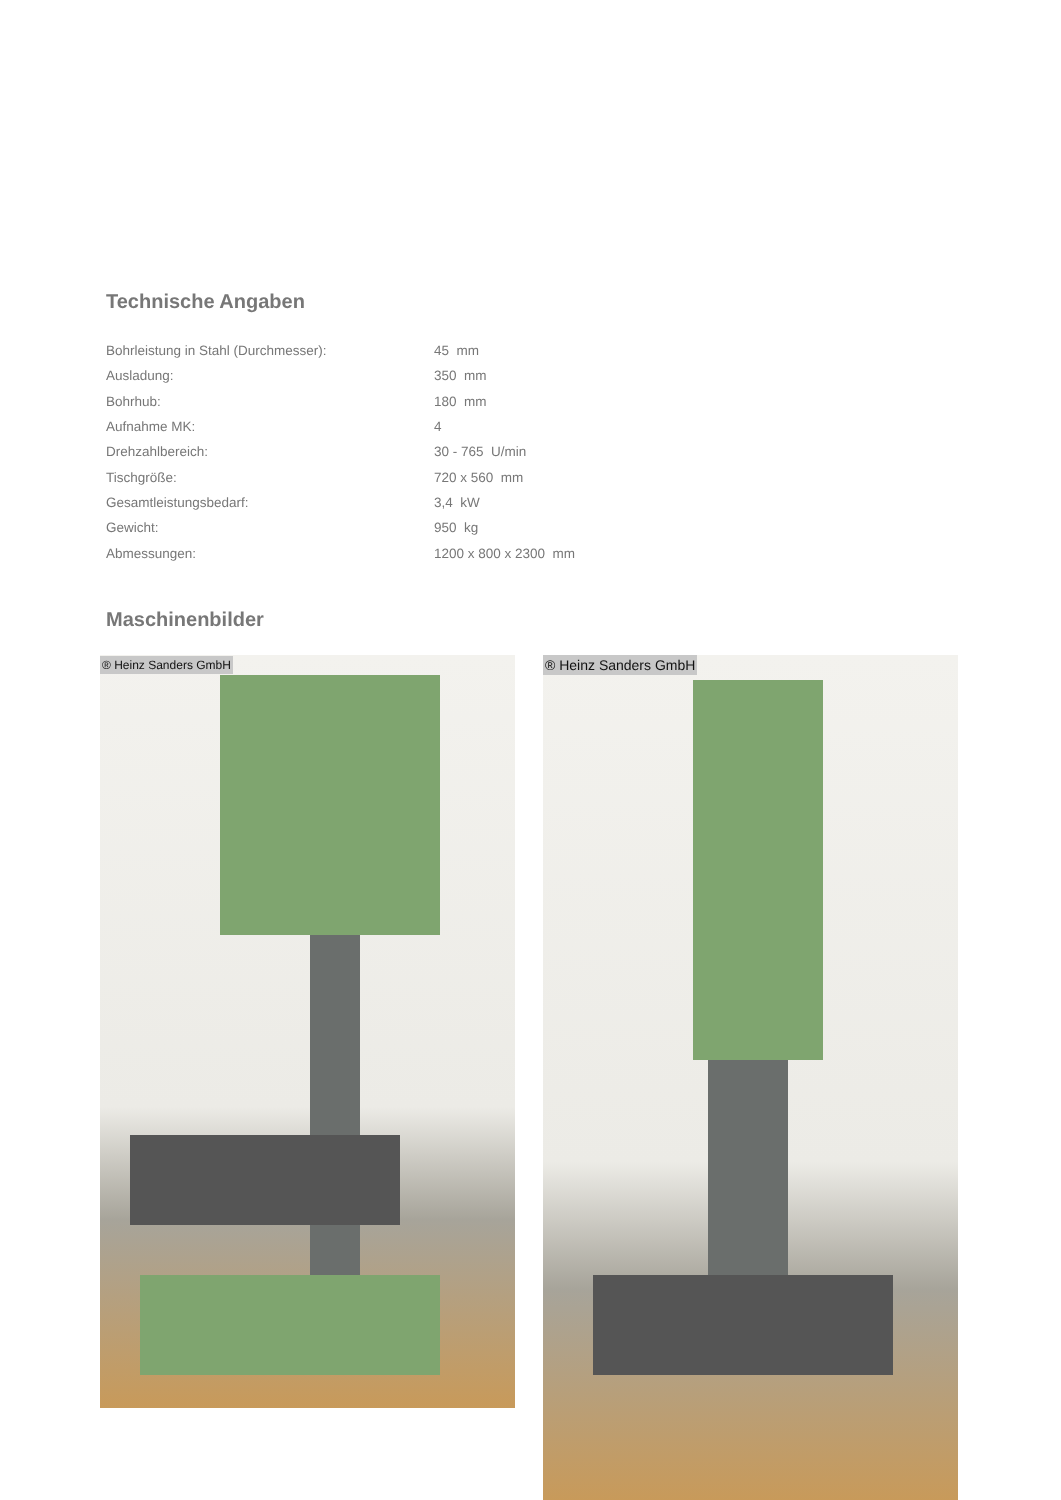Technische Angaben
| Bohrleistung in Stahl (Durchmesser): | 45 mm |
| Ausladung: | 350 mm |
| Bohrhub: | 180 mm |
| Aufnahme MK: | 4 |
| Drehzahlbereich: | 30 - 765 U/min |
| Tischgröße: | 720 x 560 mm |
| Gesamtleistungsbedarf: | 3,4 kW |
| Gewicht: | 950 kg |
| Abmessungen: | 1200 x 800 x 2300 mm |
Maschinenbilder
® Heinz Sanders GmbH
® Heinz Sanders GmbH